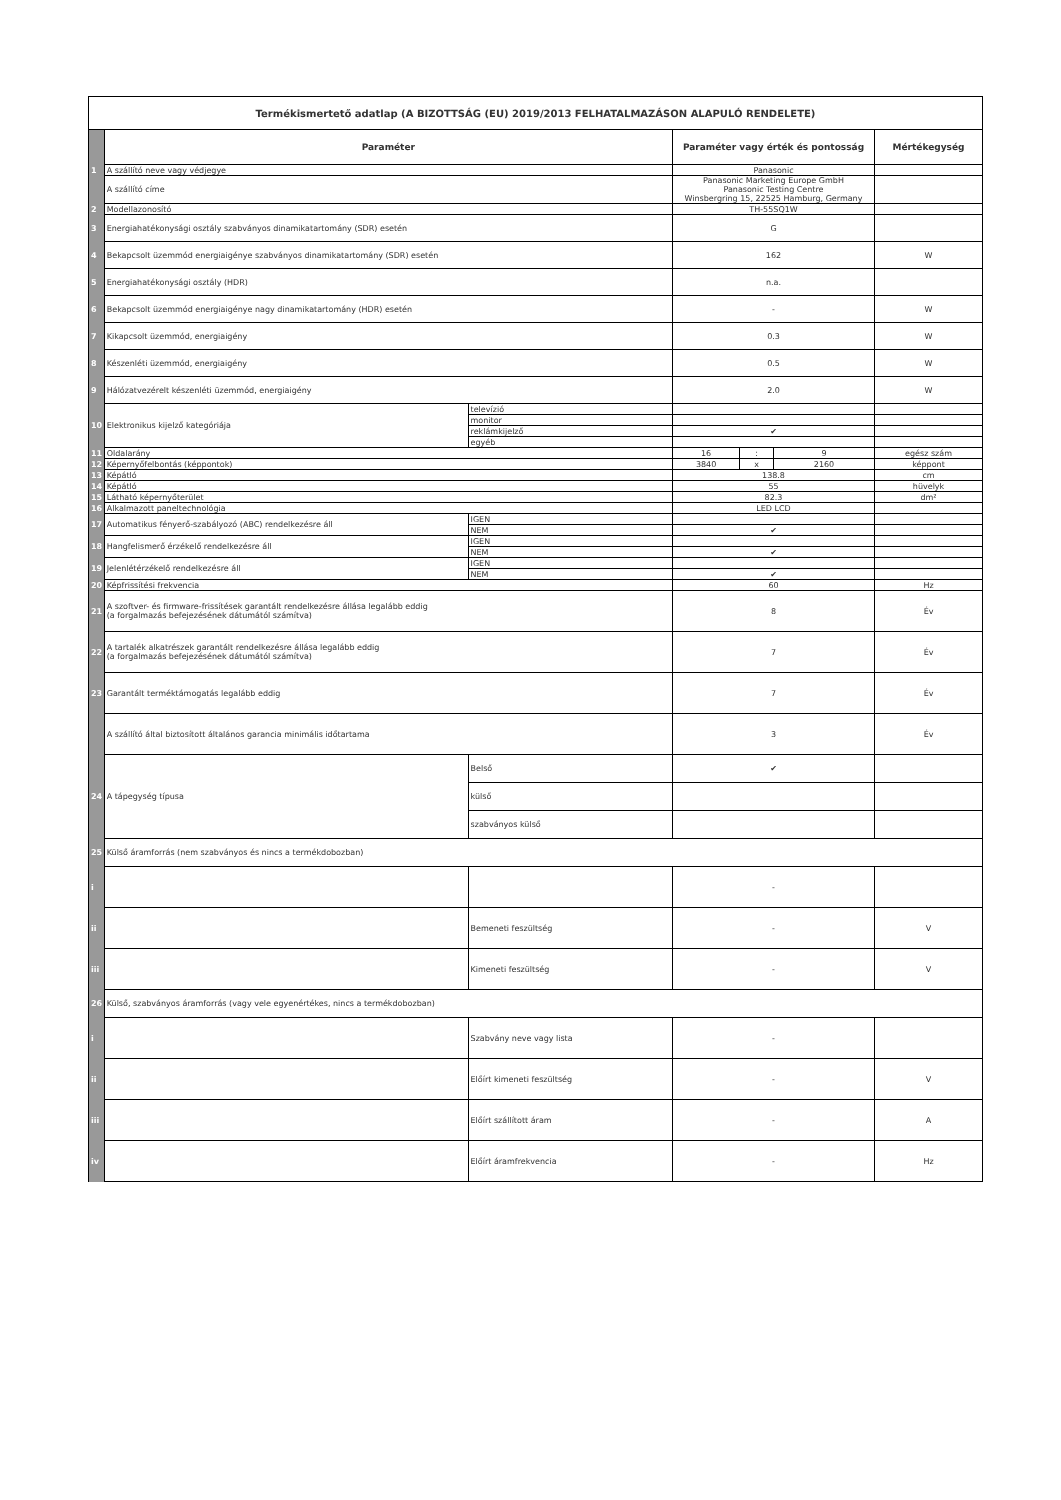| Termékismertető adatlap (A BIZOTTSÁG (EU) 2019/2013 FELHATALMAZÁSON ALAPULÓ RENDELETE) | | | | | | |
| | Paraméter | | Paraméter vagy érték és pontosság | | | Mértékegység |
| 1 | A szállító neve vagy védjegye | | Panasonic | | | |
| | A szállító címe | | Panasonic Marketing Europe GmbH Panasonic Testing Centre Winsbergring 15, 22525 Hamburg, Germany | | | |
| 2 | Modellazonosító | | TH-55SQ1W | | | |
| 3 | Energiahatékonysági osztály szabványos dinamikatartomány (SDR) esetén | | G | | | |
| 4 | Bekapcsolt üzemmód energiaigénye szabványos dinamikatartomány (SDR) esetén | | 162 | | | W |
| 5 | Energiahatékonysági osztály (HDR) | | n.a. | | | |
| 6 | Bekapcsolt üzemmód energiaigénye nagy dinamikatartomány (HDR) esetén | | - | | | W |
| 7 | Kikapcsolt üzemmód, energiaigény | | 0.3 | | | W |
| 8 | Készenléti üzemmód, energiaigény | | 0.5 | | | W |
| 9 | Hálózatvezérelt készenléti üzemmód, energiaigény | | 2.0 | | | W |
| 10 | Elektronikus kijelző kategóriája | televízió | | | | |
| | | monitor | | | | |
| | | reklámkijelző | ✔ | | | |
| | | egyéb | | | | |
| 11 | Oldalarány | | 16 | : | 9 | egész szám |
| 12 | Képernyőfelbontás (képpontok) | | 3840 | x | 2160 | képpont |
| 13 | Képátló | | 138.8 | | | cm |
| 14 | Képátló | | 55 | | | hüvelyk |
| 15 | Látható képernyőterület | | 82.3 | | | dm² |
| 16 | Alkalmazott paneltechnológia | | LED LCD | | | |
| 17 | Automatikus fényerő-szabályozó (ABC) rendelkezésre áll | IGEN | | | | |
| | | NEM | ✔ | | | |
| 18 | Hangfelismerő érzékelő rendelkezésre áll | IGEN | | | | |
| | | NEM | ✔ | | | |
| 19 | Jelenlétérzékelő rendelkezésre áll | IGEN | | | | |
| | | NEM | ✔ | | | |
| 20 | Képfrissítési frekvencia | | 60 | | | Hz |
| 21 | A szoftver- és firmware-frissítések garantált rendelkezésre állása legalább eddig (a forgalmazás befejezésének dátumától számítva) | | 8 | | | Év |
| 22 | A tartalék alkatrészek garantált rendelkezésre állása legalább eddig (a forgalmazás befejezésének dátumától számítva) | | 7 | | | Év |
| 23 | Garantált terméktámogatás legalább eddig | | 7 | | | Év |
| | A szállító által biztosított általános garancia minimális időtartama | | 3 | | | Év |
| 24 | A tápegység típusa | Belső | ✔ | | | |
| | | külső | | | | |
| | | szabványos külső | | | | |
| 25 | Külső áramforrás (nem szabványos és nincs a termékdobozban) | | | | | |
| i | | | - | | | |
| ii | | Bemeneti feszültség | - | | | V |
| iii | | Kimeneti feszültség | - | | | V |
| 26 | Külső, szabványos áramforrás (vagy vele egyenértékes, nincs a termékdobozban) | | | | | |
| i | | Szabvány neve vagy lista | - | | | |
| ii | | Előírt kimeneti feszültség | - | | | V |
| iii | | Előírt szállított áram | - | | | A |
| iv | | Előírt áramfrekvencia | - | | | Hz |